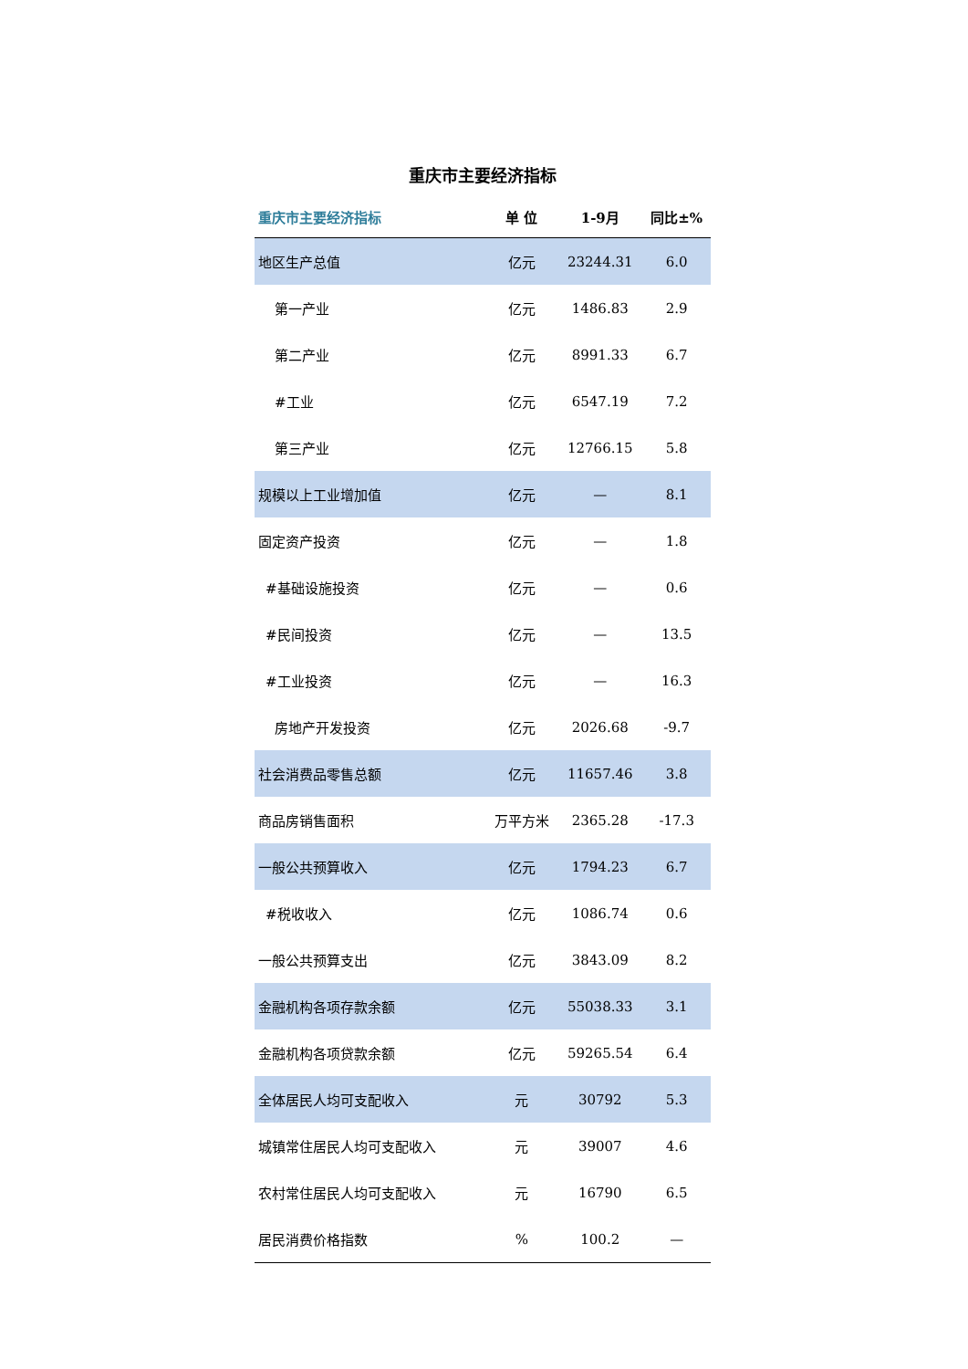重庆市主要经济指标
| 重庆市主要经济指标 | 单 位 | 1-9月 | 同比±% |
| --- | --- | --- | --- |
| 地区生产总值 | 亿元 | 23244.31 | 6.0 |
| 第一产业 | 亿元 | 1486.83 | 2.9 |
| 第二产业 | 亿元 | 8991.33 | 6.7 |
| #工业 | 亿元 | 6547.19 | 7.2 |
| 第三产业 | 亿元 | 12766.15 | 5.8 |
| 规模以上工业增加值 | 亿元 | — | 8.1 |
| 固定资产投资 | 亿元 | — | 1.8 |
| #基础设施投资 | 亿元 | — | 0.6 |
| #民间投资 | 亿元 | — | 13.5 |
| #工业投资 | 亿元 | — | 16.3 |
| 房地产开发投资 | 亿元 | 2026.68 | -9.7 |
| 社会消费品零售总额 | 亿元 | 11657.46 | 3.8 |
| 商品房销售面积 | 万平方米 | 2365.28 | -17.3 |
| 一般公共预算收入 | 亿元 | 1794.23 | 6.7 |
| #税收收入 | 亿元 | 1086.74 | 0.6 |
| 一般公共预算支出 | 亿元 | 3843.09 | 8.2 |
| 金融机构各项存款余额 | 亿元 | 55038.33 | 3.1 |
| 金融机构各项贷款余额 | 亿元 | 59265.54 | 6.4 |
| 全体居民人均可支配收入 | 元 | 30792 | 5.3 |
| 城镇常住居民人均可支配收入 | 元 | 39007 | 4.6 |
| 农村常住居民人均可支配收入 | 元 | 16790 | 6.5 |
| 居民消费价格指数 | % | 100.2 | — |